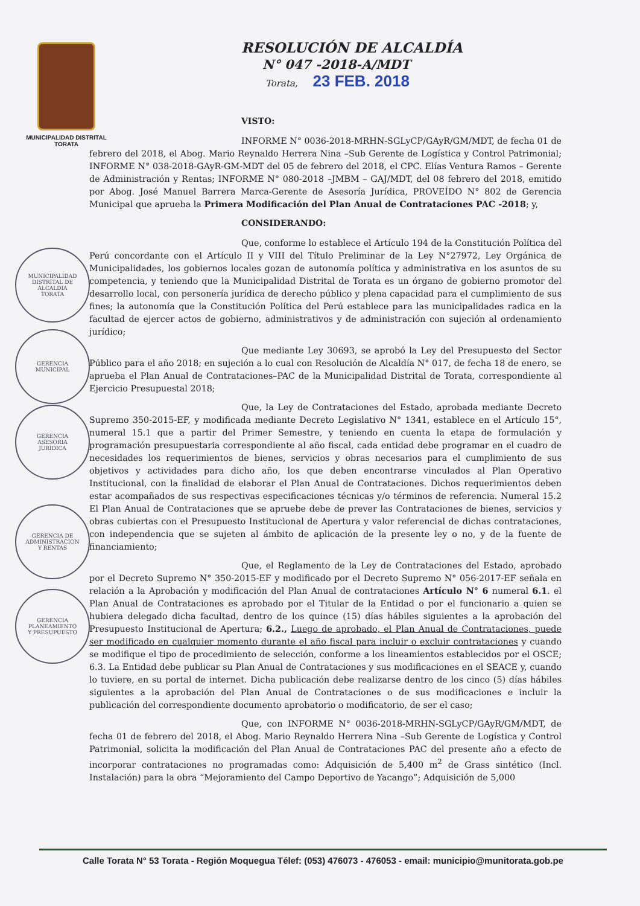MUNICIPALIDAD DISTRITAL
TORATA
MUNICIPALIDAD DISTRITAL DE
ALCALDIA
TORATA
GERENCIA
MUNICIPAL
GERENCIA
ASESORIA
JURIDICA
GERENCIA DE
ADMINISTRACION
Y RENTAS
GERENCIA
PLANEAMIENTO
Y PRESUPUESTO
RESOLUCIÓN DE ALCALDÍA
N° 047 -2018-A/MDT
Torata, 23 FEB. 2018
VISTO:
INFORME N° 0036-2018-MRHN-SGLyCP/GAyR/GM/MDT, de fecha 01 de febrero del 2018, el Abog. Mario Reynaldo Herrera Nina –Sub Gerente de Logística y Control Patrimonial; INFORME N° 038-2018-GAyR-GM-MDT del 05 de febrero del 2018, el CPC. Elías Ventura Ramos – Gerente de Administración y Rentas; INFORME N° 080-2018 –JMBM – GAJ/MDT, del 08 febrero del 2018, emitido por Abog. José Manuel Barrera Marca-Gerente de Asesoría Jurídica, PROVEÍDO N° 802 de Gerencia Municipal que aprueba la Primera Modificación del Plan Anual de Contrataciones PAC -2018; y,
CONSIDERANDO:
Que, conforme lo establece el Artículo 194 de la Constitución Política del Perú concordante con el Artículo II y VIII del Título Preliminar de la Ley N°27972, Ley Orgánica de Municipalidades, los gobiernos locales gozan de autonomía política y administrativa en los asuntos de su competencia, y teniendo que la Municipalidad Distrital de Torata es un órgano de gobierno promotor del desarrollo local, con personería jurídica de derecho público y plena capacidad para el cumplimiento de sus fines; la autonomía que la Constitución Política del Perú establece para las municipalidades radica en la facultad de ejercer actos de gobierno, administrativos y de administración con sujeción al ordenamiento jurídico;
Que mediante Ley 30693, se aprobó la Ley del Presupuesto del Sector Público para el año 2018; en sujeción a lo cual con Resolución de Alcaldía N° 017, de fecha 18 de enero, se aprueba el Plan Anual de Contrataciones–PAC de la Municipalidad Distrital de Torata, correspondiente al Ejercicio Presupuestal 2018;
Que, la Ley de Contrataciones del Estado, aprobada mediante Decreto Supremo 350-2015-EF, y modificada mediante Decreto Legislativo N° 1341, establece en el Artículo 15°, numeral 15.1 que a partir del Primer Semestre, y teniendo en cuenta la etapa de formulación y programación presupuestaria correspondiente al año fiscal, cada entidad debe programar en el cuadro de necesidades los requerimientos de bienes, servicios y obras necesarios para el cumplimiento de sus objetivos y actividades para dicho año, los que deben encontrarse vinculados al Plan Operativo Institucional, con la finalidad de elaborar el Plan Anual de Contrataciones. Dichos requerimientos deben estar acompañados de sus respectivas especificaciones técnicas y/o términos de referencia. Numeral 15.2 El Plan Anual de Contrataciones que se apruebe debe de prever las Contrataciones de bienes, servicios y obras cubiertas con el Presupuesto Institucional de Apertura y valor referencial de dichas contrataciones, con independencia que se sujeten al ámbito de aplicación de la presente ley o no, y de la fuente de financiamiento;
Que, el Reglamento de la Ley de Contrataciones del Estado, aprobado por el Decreto Supremo N° 350-2015-EF y modificado por el Decreto Supremo N° 056-2017-EF señala en relación a la Aprobación y modificación del Plan Anual de contrataciones Artículo N° 6 numeral 6.1. el Plan Anual de Contrataciones es aprobado por el Titular de la Entidad o por el funcionario a quien se hubiera delegado dicha facultad, dentro de los quince (15) días hábiles siguientes a la aprobación del Presupuesto Institucional de Apertura; 6.2., Luego de aprobado, el Plan Anual de Contrataciones, puede ser modificado en cualquier momento durante el año fiscal para incluir o excluir contrataciones y cuando se modifique el tipo de procedimiento de selección, conforme a los lineamientos establecidos por el OSCE; 6.3. La Entidad debe publicar su Plan Anual de Contrataciones y sus modificaciones en el SEACE y, cuando lo tuviere, en su portal de internet. Dicha publicación debe realizarse dentro de los cinco (5) días hábiles siguientes a la aprobación del Plan Anual de Contrataciones o de sus modificaciones e incluir la publicación del correspondiente documento aprobatorio o modificatorio, de ser el caso;
Que, con INFORME N° 0036-2018-MRHN-SGLyCP/GAyR/GM/MDT, de fecha 01 de febrero del 2018, el Abog. Mario Reynaldo Herrera Nina –Sub Gerente de Logística y Control Patrimonial, solicita la modificación del Plan Anual de Contrataciones PAC del presente año a efecto de incorporar contrataciones no programadas como: Adquisición de 5,400 m<sup>2</sup> de Grass sintético (Incl. Instalación) para la obra “Mejoramiento del Campo Deportivo de Yacango”; Adquisición de 5,000
Calle Torata N° 53 Torata - Región Moquegua Télef: (053) 476073 - 476053 - email: municipio@munitorata.gob.pe